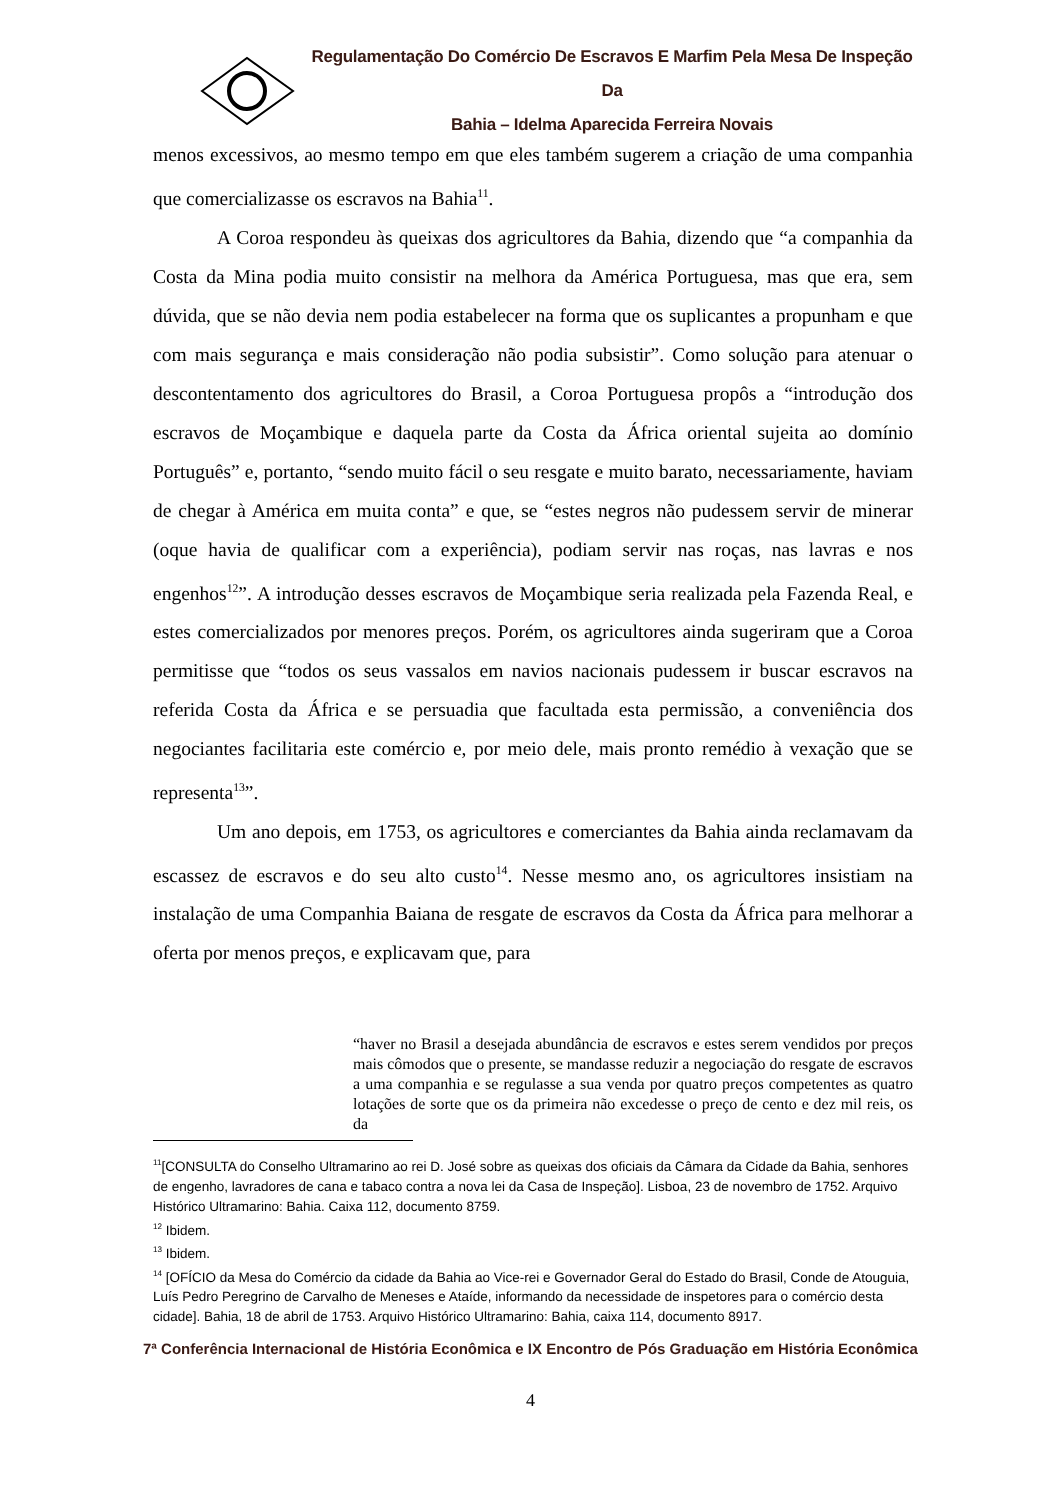Regulamentação Do Comércio De Escravos E Marfim Pela Mesa De Inspeção Da
Bahia – Idelma Aparecida Ferreira Novais
menos excessivos, ao mesmo tempo em que eles também sugerem a criação de uma companhia que comercializasse os escravos na Bahia<sup>11</sup>.
A Coroa respondeu às queixas dos agricultores da Bahia, dizendo que “a companhia da Costa da Mina podia muito consistir na melhora da América Portuguesa, mas que era, sem dúvida, que se não devia nem podia estabelecer na forma que os suplicantes a propunham e que com mais segurança e mais consideração não podia subsistir”. Como solução para atenuar o descontentamento dos agricultores do Brasil, a Coroa Portuguesa propôs a “introdução dos escravos de Moçambique e daquela parte da Costa da África oriental sujeita ao domínio Português” e, portanto, “sendo muito fácil o seu resgate e muito barato, necessariamente, haviam de chegar à América em muita conta” e que, se “estes negros não pudessem servir de minerar (oque havia de qualificar com a experiência), podiam servir nas roças, nas lavras e nos engenhos<sup>12</sup>”. A introdução desses escravos de Moçambique seria realizada pela Fazenda Real, e estes comercializados por menores preços. Porém, os agricultores ainda sugeriram que a Coroa permitisse que “todos os seus vassalos em navios nacionais pudessem ir buscar escravos na referida Costa da África e se persuadia que facultada esta permissão, a conveniência dos negociantes facilitaria este comércio e, por meio dele, mais pronto remédio à vexação que se representa<sup>13</sup>”.
Um ano depois, em 1753, os agricultores e comerciantes da Bahia ainda reclamavam da escassez de escravos e do seu alto custo<sup>14</sup>. Nesse mesmo ano, os agricultores insistiam na instalação de uma Companhia Baiana de resgate de escravos da Costa da África para melhorar a oferta por menos preços, e explicavam que, para
“haver no Brasil a desejada abundância de escravos e estes serem vendidos por preços mais cômodos que o presente, se mandasse reduzir a negociação do resgate de escravos a uma companhia e se regulasse a sua venda por quatro preços competentes as quatro lotações de sorte que os da primeira não excedesse o preço de cento e dez mil reis, os da
<sup>11</sup> [CONSULTA do Conselho Ultramarino ao rei D. José sobre as queixas dos oficiais da Câmara da Cidade da Bahia, senhores de engenho, lavradores de cana e tabaco contra a nova lei da Casa de Inspeção]. Lisboa, 23 de novembro de 1752. Arquivo Histórico Ultramarino: Bahia. Caixa 112, documento 8759.
<sup>12</sup> Ibidem.
<sup>13</sup> Ibidem.
<sup>14</sup> [OFÍCIO da Mesa do Comércio da cidade da Bahia ao Vice-rei e Governador Geral do Estado do Brasil, Conde de Atouguia, Luís Pedro Peregrino de Carvalho de Meneses e Ataíde, informando da necessidade de inspetores para o comércio desta cidade]. Bahia, 18 de abril de 1753. Arquivo Histórico Ultramarino: Bahia, caixa 114, documento 8917.
7ª Conferência Internacional de História Econômica e IX Encontro de Pós Graduação em História Econômica
4